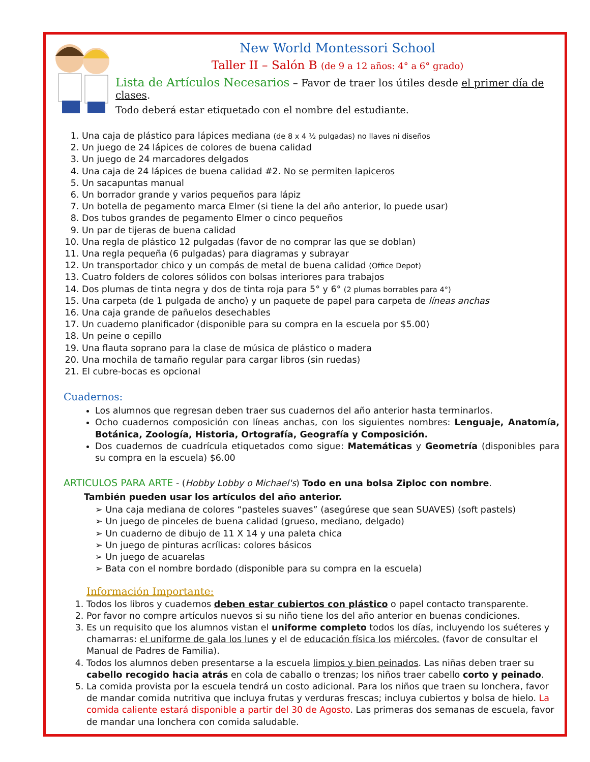New World Montessori School
Taller II – Salón B (de 9 a 12 años: 4° a 6° grado)
Lista de Artículos Necesarios – Favor de traer los útiles desde el primer día de clases.
Todo deberá estar etiquetado con el nombre del estudiante.
1. Una caja de plástico para lápices mediana (de 8 x 4 ½ pulgadas) no llaves ni diseños
2. Un juego de 24 lápices de colores de buena calidad
3. Un juego de 24 marcadores delgados
4. Una caja de 24 lápices de buena calidad #2. No se permiten lapiceros
5. Un sacapuntas manual
6. Un borrador grande y varios pequeños para lápiz
7. Un botella de pegamento marca Elmer (si tiene la del año anterior, lo puede usar)
8. Dos tubos grandes de pegamento Elmer o cinco pequeños
9. Un par de tijeras de buena calidad
10. Una regla de plástico 12 pulgadas (favor de no comprar las que se doblan)
11. Una regla pequeña (6 pulgadas) para diagramas y subrayar
12. Un transportador chico y un compás de metal de buena calidad (Office Depot)
13. Cuatro folders de colores sólidos con bolsas interiores para trabajos
14. Dos plumas de tinta negra y dos de tinta roja para 5° y 6° (2 plumas borrables para 4°)
15. Una carpeta (de 1 pulgada de ancho) y un paquete de papel para carpeta de líneas anchas
16. Una caja grande de pañuelos desechables
17. Un cuaderno planificador (disponible para su compra en la escuela por $5.00)
18. Un peine o cepillo
19. Una flauta soprano para la clase de música de plástico o madera
20. Una mochila de tamaño regular para cargar libros (sin ruedas)
21. El cubre-bocas es opcional
Cuadernos:
Los alumnos que regresan deben traer sus cuadernos del año anterior hasta terminarlos.
Ocho cuadernos composición con líneas anchas, con los siguientes nombres: Lenguaje, Anatomía, Botánica, Zoología, Historia, Ortografía, Geografía y Composición.
Dos cuadernos de cuadrícula etiquetados como sigue: Matemáticas y Geometría (disponibles para su compra en la escuela) $6.00
ARTICULOS PARA ARTE - (Hobby Lobby o Michael's) Todo en una bolsa Ziploc con nombre.
También pueden usar los artículos del año anterior.
➢ Una caja mediana de colores “pasteles suaves” (asegúrese que sean SUAVES) (soft pastels)
➢ Un juego de pinceles de buena calidad (grueso, mediano, delgado)
➢ Un cuaderno de dibujo de 11 X 14 y una paleta chica
➢ Un juego de pinturas acrílicas: colores básicos
➢ Un juego de acuarelas
➢ Bata con el nombre bordado (disponible para su compra en la escuela)
Información Importante:
1. Todos los libros y cuadernos deben estar cubiertos con plástico o papel contacto transparente.
2. Por favor no compre artículos nuevos si su niño tiene los del año anterior en buenas condiciones.
3. Es un requisito que los alumnos vistan el uniforme completo todos los días, incluyendo los suéteres y chamarras: el uniforme de gala los lunes y el de educación física los miércoles. (favor de consultar el Manual de Padres de Familia).
4. Todos los alumnos deben presentarse a la escuela limpios y bien peinados. Las niñas deben traer su cabello recogido hacia atrás en cola de caballo o trenzas; los niños traer cabello corto y peinado.
5. La comida provista por la escuela tendrá un costo adicional. Para los niños que traen su lonchera, favor de mandar comida nutritiva que incluya frutas y verduras frescas; incluya cubiertos y bolsa de hielo. La comida caliente estará disponible a partir del 30 de Agosto. Las primeras dos semanas de escuela, favor de mandar una lonchera con comida saludable.